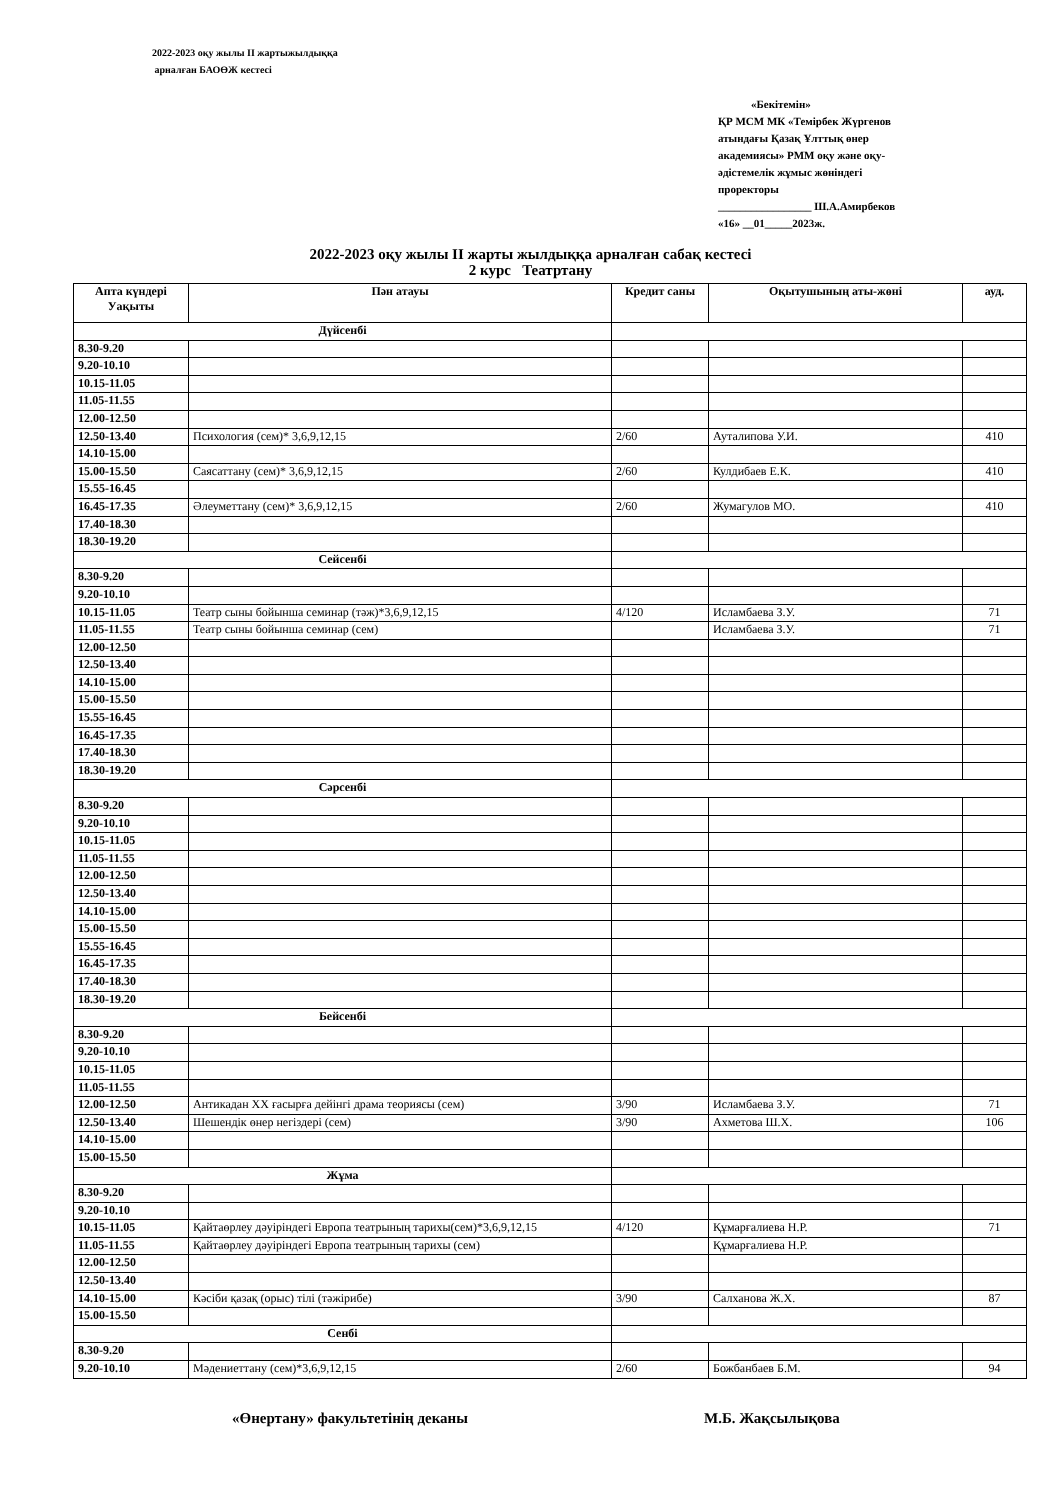2022-2023 оқу жылы ІІ жартыжылдыққа
арналған БАОӨЖ кестесі
«Бекітемін»
ҚР МСМ МК «Темірбек Жүргенов
атындағы Қазақ Ұлттық өнер
академиясы» РММ оқу және оқу-
әдістемелік жұмыс жөніндегі
проректоры
_________________ Ш.А.Амирбеков
«16» __01_____2023ж.
2022-2023 оқу жылы ІІ жарты жылдыққа арналған сабақ кестесі
2 курс Театртану
| Апта күндері Уақыты | Пән атауы | Кредит саны | Оқытушының аты-жөні | ауд. |
| --- | --- | --- | --- | --- |
| Дүйсенбі | | | | |
| 8.30-9.20 | | | | |
| 9.20-10.10 | | | | |
| 10.15-11.05 | | | | |
| 11.05-11.55 | | | | |
| 12.00-12.50 | | | | |
| 12.50-13.40 | Психология (сем)* 3,6,9,12,15 | 2/60 | Ауталипова У.И. | 410 |
| 14.10-15.00 | | | | |
| 15.00-15.50 | Саясаттану (сем)* 3,6,9,12,15 | 2/60 | Кулдибаев Е.К. | 410 |
| 15.55-16.45 | | | | |
| 16.45-17.35 | Әлеуметтану (сем)* 3,6,9,12,15 | 2/60 | Жумагулов МО. | 410 |
| 17.40-18.30 | | | | |
| 18.30-19.20 | | | | |
| Сейсенбі | | | | |
| 8.30-9.20 | | | | |
| 9.20-10.10 | | | | |
| 10.15-11.05 | Театр сыны бойынша семинар (тәж)*3,6,9,12,15 | 4/120 | Исламбаева З.У. | 71 |
| 11.05-11.55 | Театр сыны бойынша семинар (сем) | | Исламбаева З.У. | 71 |
| 12.00-12.50 | | | | |
| 12.50-13.40 | | | | |
| 14.10-15.00 | | | | |
| 15.00-15.50 | | | | |
| 15.55-16.45 | | | | |
| 16.45-17.35 | | | | |
| 17.40-18.30 | | | | |
| 18.30-19.20 | | | | |
| Сәрсенбі | | | | |
| 8.30-9.20 | | | | |
| 9.20-10.10 | | | | |
| 10.15-11.05 | | | | |
| 11.05-11.55 | | | | |
| 12.00-12.50 | | | | |
| 12.50-13.40 | | | | |
| 14.10-15.00 | | | | |
| 15.00-15.50 | | | | |
| 15.55-16.45 | | | | |
| 16.45-17.35 | | | | |
| 17.40-18.30 | | | | |
| 18.30-19.20 | | | | |
| Бейсенбі | | | | |
| 8.30-9.20 | | | | |
| 9.20-10.10 | | | | |
| 10.15-11.05 | | | | |
| 11.05-11.55 | | | | |
| 12.00-12.50 | Антикадан ХХ ғасырға дейінгі драма теориясы (сем) | 3/90 | Исламбаева З.У. | 71 |
| 12.50-13.40 | Шешендік өнер негіздері (сем) | 3/90 | Ахметова Ш.Х. | 106 |
| 14.10-15.00 | | | | |
| 15.00-15.50 | | | | |
| Жұма | | | | |
| 8.30-9.20 | | | | |
| 9.20-10.10 | | | | |
| 10.15-11.05 | Қайтаөрлеу дәуіріндегі Европа театрының тарихы(сем)*3,6,9,12,15 | 4/120 | Құмарғалиева Н.Р. | 71 |
| 11.05-11.55 | Қайтаөрлеу дәуіріндегі Европа театрының тарихы (сем) | | Құмарғалиева Н.Р. | |
| 12.00-12.50 | | | | |
| 12.50-13.40 | | | | |
| 14.10-15.00 | Кәсіби қазақ (орыс) тілі (тәжірибе) | 3/90 | Салханова Ж.Х. | 87 |
| 15.00-15.50 | | | | |
| Сенбі | | | | |
| 8.30-9.20 | | | | |
| 9.20-10.10 | Мәдениеттану (сем)*3,6,9,12,15 | 2/60 | Божбанбаев Б.М. | 94 |
«Өнертану» факультетінің деканы
М.Б. Жақсылықова